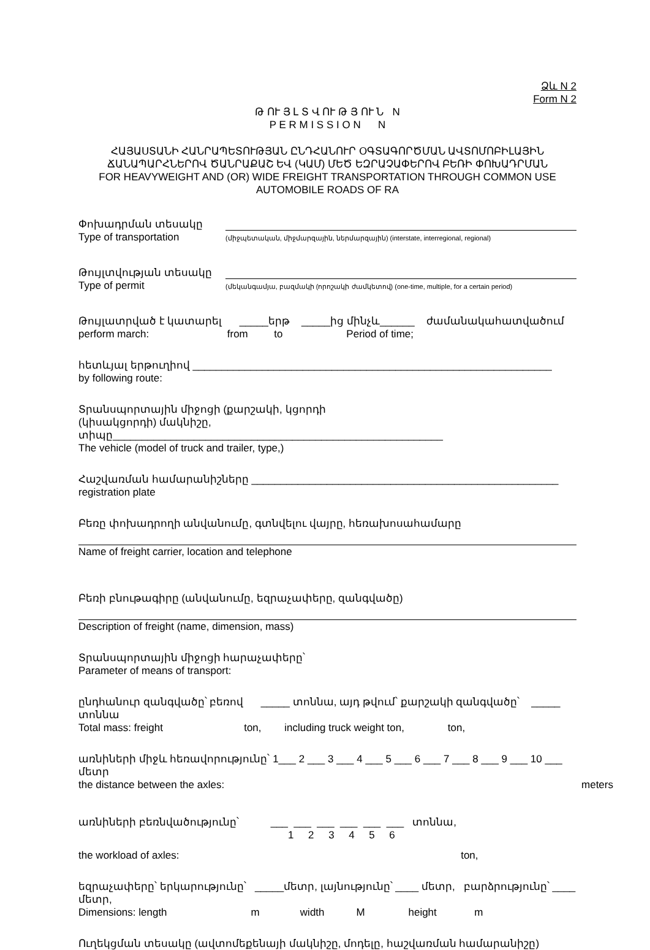Ձև N 2
Form N 2
Թ ՈՒ Յ Լ Տ Վ ՈՒ Թ Յ ՈՒ Ն N
P E R M I S S I O N N
ՀԱՅԱՍՏԱՆԻ ՀԱՆՐԱՊԵՏՈՒԹՅԱՆ ԸՆԴՀԱՆՈՒՐ ՕԳՏԱԳՈՐԾՄԱՆ ԱՎՏՈՄՈԲԻԼԱՅԻՆ ՃԱՆԱՊԱՐՀՆԵՐՈՎ ԾԱՆՐԱՔԱՇ ԵՎ (ԿԱՄ) ՄԵԾ ԵԶՐԱՉԱՓԵՐՈՎ ԲԵՌԻ ՓՈԽԱԴՐՄԱՆ
FOR HEAVYWEIGHT AND (OR) WIDE FREIGHT TRANSPORTATION THROUGH COMMON USE AUTOMOBILE ROADS OF RA
Փոխադրման տեսակը
Type of transportation
(միջպետական, միջմարզային, ներմարզային) (interstate, interregional, regional)
Թույլտվության տեսակը
Type of permit
(մեկանգամյա, բազմակի (որոշակի ժամկետով) (one-time, multiple, for a certain period)
Թույլատրված է կատարել _____երթ _____ից մինչև______ ժամանակահատվածում
perform march: from to Period of time;
հետևյալ երթուղիով ______________________________________________________________
by following route:
Տրանսպորտային միջոցի (քարշակի, կցորդի
(կիսակցորդի) մակնիշը, տիպը_________________________________________________________
The vehicle (model of truck and trailer, type,)
Հաշվառման համարանիշները _____________________________________________________
registration plate
Բեռը փոխադրողի անվանումը, գտնվելու վայրը, հեռախոսահամարը
Name of freight carrier, location and telephone
Բեռի բնութագիրը (անվանումը, եզրաչափերը, զանգվածը)
Description of freight (name, dimension, mass)
Տրանսպորտային միջոցի հարաչափերը՝
Parameter of means of transport:
ընդհանուր զանգվածը՝ բեռով _____ տոննա, այդ թվում՝ քարշակի զանգվածը՝ _____ տոննա
Total mass: freight ton, including truck weight ton, ton,
առնիների միջև հեռավորությունը՝ 1___ 2 ___ 3 ___ 4 ___ 5 ___ 6 ___ 7 ___ 8 ___ 9 ___ 10 ___ մետր
the distance between the axles: meters
առնիների բեռնվածությունը՝ ___ ___ ___ ___ ___ ___ տոննա,
1 2 3 4 5 6
the workload of axles: ton,
եզրաչափերը՝ երկարությունը՝ _____մետր, լայնությունը՝ ____ մետր, բարձրությունը՝ ____ մետր,
Dimensions: length m width M height m
Ուղեկցման տեսակը (ավտոմեքենայի մակնիշը, մոդելը, հաշվառման համարանիշը)